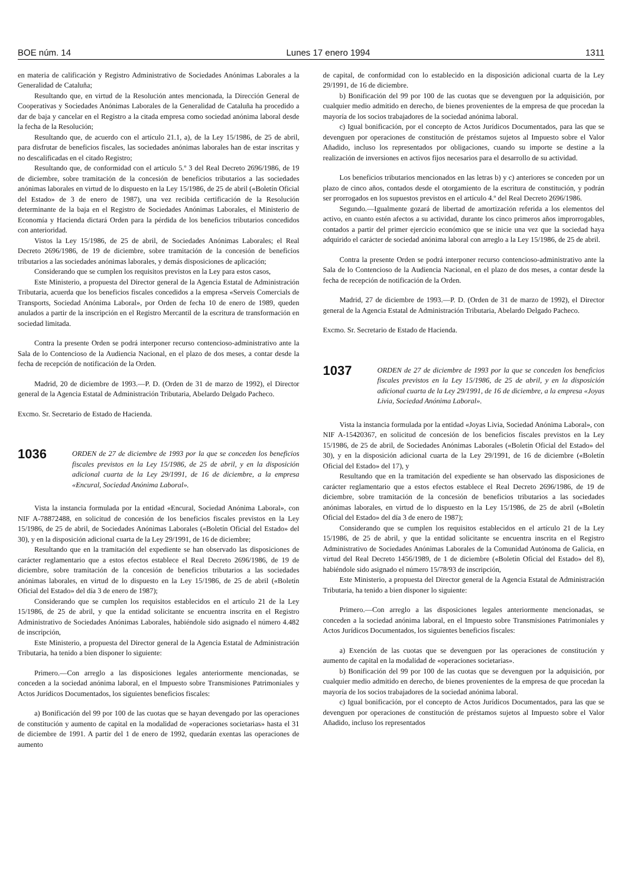BOE núm. 14 Lunes 17 enero 1994 1311
en materia de calificación y Registro Administrativo de Sociedades Anónimas Laborales a la Generalidad de Cataluña;
Resultando que, en virtud de la Resolución antes mencionada, la Dirección General de Cooperativas y Sociedades Anónimas Laborales de la Generalidad de Cataluña ha procedido a dar de baja y cancelar en el Registro a la citada empresa como sociedad anónima laboral desde la fecha de la Resolución;
Resultando que, de acuerdo con el artículo 21.1, a), de la Ley 15/1986, de 25 de abril, para disfrutar de beneficios fiscales, las sociedades anónimas laborales han de estar inscritas y no descalificadas en el citado Registro;
Resultando que, de conformidad con el artículo 5.º 3 del Real Decreto 2696/1986, de 19 de diciembre, sobre tramitación de la concesión de beneficios tributarios a las sociedades anónimas laborales en virtud de lo dispuesto en la Ley 15/1986, de 25 de abril («Boletín Oficial del Estado» de 3 de enero de 1987), una vez recibida certificación de la Resolución determinante de la baja en el Registro de Sociedades Anónimas Laborales, el Ministerio de Economía y Hacienda dictará Orden para la pérdida de los beneficios tributarios concedidos con anterioridad.
Vistos la Ley 15/1986, de 25 de abril, de Sociedades Anónimas Laborales; el Real Decreto 2696/1986, de 19 de diciembre, sobre tramitación de la concesión de beneficios tributarios a las sociedades anónimas laborales, y demás disposiciones de aplicación;
Considerando que se cumplen los requisitos previstos en la Ley para estos casos,
Este Ministerio, a propuesta del Director general de la Agencia Estatal de Administración Tributaria, acuerda que los beneficios fiscales concedidos a la empresa «Serveis Comercials de Transports, Sociedad Anónima Laboral», por Orden de fecha 10 de enero de 1989, queden anulados a partir de la inscripción en el Registro Mercantil de la escritura de transformación en sociedad limitada.
Contra la presente Orden se podrá interponer recurso contencioso-administrativo ante la Sala de lo Contencioso de la Audiencia Nacional, en el plazo de dos meses, a contar desde la fecha de recepción de notificación de la Orden.
Madrid, 20 de diciembre de 1993.—P. D. (Orden de 31 de marzo de 1992), el Director general de la Agencia Estatal de Administración Tributaria, Abelardo Delgado Pacheco.
Excmo. Sr. Secretario de Estado de Hacienda.
1036
ORDEN de 27 de diciembre de 1993 por la que se conceden los beneficios fiscales previstos en la Ley 15/1986, de 25 de abril, y en la disposición adicional cuarta de la Ley 29/1991, de 16 de diciembre, a la empresa «Encural, Sociedad Anónima Laboral».
Vista la instancia formulada por la entidad «Encural, Sociedad Anónima Laboral», con NIF A-78872488, en solicitud de concesión de los beneficios fiscales previstos en la Ley 15/1986, de 25 de abril, de Sociedades Anónimas Laborales («Boletín Oficial del Estado» del 30), y en la disposición adicional cuarta de la Ley 29/1991, de 16 de diciembre;
Resultando que en la tramitación del expediente se han observado las disposiciones de carácter reglamentario que a estos efectos establece el Real Decreto 2696/1986, de 19 de diciembre, sobre tramitación de la concesión de beneficios tributarios a las sociedades anónimas laborales, en virtud de lo dispuesto en la Ley 15/1986, de 25 de abril («Boletín Oficial del Estado» del día 3 de enero de 1987);
Considerando que se cumplen los requisitos establecidos en el artículo 21 de la Ley 15/1986, de 25 de abril, y que la entidad solicitante se encuentra inscrita en el Registro Administrativo de Sociedades Anónimas Laborales, habiéndole sido asignado el número 4.482 de inscripción,
Este Ministerio, a propuesta del Director general de la Agencia Estatal de Administración Tributaria, ha tenido a bien disponer lo siguiente:
Primero.—Con arreglo a las disposiciones legales anteriormente mencionadas, se conceden a la sociedad anónima laboral, en el Impuesto sobre Transmisiones Patrimoniales y Actos Jurídicos Documentados, los siguientes beneficios fiscales:
a) Bonificación del 99 por 100 de las cuotas que se hayan devengado por las operaciones de constitución y aumento de capital en la modalidad de «operaciones societarias» hasta el 31 de diciembre de 1991. A partir del 1 de enero de 1992, quedarán exentas las operaciones de aumento
de capital, de conformidad con lo establecido en la disposición adicional cuarta de la Ley 29/1991, de 16 de diciembre.
b) Bonificación del 99 por 100 de las cuotas que se devenguen por la adquisición, por cualquier medio admitido en derecho, de bienes provenientes de la empresa de que procedan la mayoría de los socios trabajadores de la sociedad anónima laboral.
c) Igual bonificación, por el concepto de Actos Jurídicos Documentados, para las que se devenguen por operaciones de constitución de préstamos sujetos al Impuesto sobre el Valor Añadido, incluso los representados por obligaciones, cuando su importe se destine a la realización de inversiones en activos fijos necesarios para el desarrollo de su actividad.
Los beneficios tributarios mencionados en las letras b) y c) anteriores se conceden por un plazo de cinco años, contados desde el otorgamiento de la escritura de constitución, y podrán ser prorrogados en los supuestos previstos en el artículo 4.º del Real Decreto 2696/1986.
Segundo.—Igualmente gozará de libertad de amortización referida a los elementos del activo, en cuanto estén afectos a su actividad, durante los cinco primeros años improrrogables, contados a partir del primer ejercicio económico que se inicie una vez que la sociedad haya adquirido el carácter de sociedad anónima laboral con arreglo a la Ley 15/1986, de 25 de abril.
Contra la presente Orden se podrá interponer recurso contencioso-administrativo ante la Sala de lo Contencioso de la Audiencia Nacional, en el plazo de dos meses, a contar desde la fecha de recepción de notificación de la Orden.
Madrid, 27 de diciembre de 1993.—P. D. (Orden de 31 de marzo de 1992), el Director general de la Agencia Estatal de Administración Tributaria, Abelardo Delgado Pacheco.
Excmo. Sr. Secretario de Estado de Hacienda.
1037
ORDEN de 27 de diciembre de 1993 por la que se conceden los beneficios fiscales previstos en la Ley 15/1986, de 25 de abril, y en la disposición adicional cuarta de la Ley 29/1991, de 16 de diciembre, a la empresa «Joyas Livia, Sociedad Anónima Laboral».
Vista la instancia formulada por la entidad «Joyas Livia, Sociedad Anónima Laboral», con NIF A-15420367, en solicitud de concesión de los beneficios fiscales previstos en la Ley 15/1986, de 25 de abril, de Sociedades Anónimas Laborales («Boletín Oficial del Estado» del 30), y en la disposición adicional cuarta de la Ley 29/1991, de 16 de diciembre («Boletín Oficial del Estado» del 17), y
Resultando que en la tramitación del expediente se han observado las disposiciones de carácter reglamentario que a estos efectos establece el Real Decreto 2696/1986, de 19 de diciembre, sobre tramitación de la concesión de beneficios tributarios a las sociedades anónimas laborales, en virtud de lo dispuesto en la Ley 15/1986, de 25 de abril («Boletín Oficial del Estado» del día 3 de enero de 1987);
Considerando que se cumplen los requisitos establecidos en el artículo 21 de la Ley 15/1986, de 25 de abril, y que la entidad solicitante se encuentra inscrita en el Registro Administrativo de Sociedades Anónimas Laborales de la Comunidad Autónoma de Galicia, en virtud del Real Decreto 1456/1989, de 1 de diciembre («Boletín Oficial del Estado» del 8), habiéndole sido asignado el número 15/78/93 de inscripción,
Este Ministerio, a propuesta del Director general de la Agencia Estatal de Administración Tributaria, ha tenido a bien disponer lo siguiente:
Primero.—Con arreglo a las disposiciones legales anteriormente mencionadas, se conceden a la sociedad anónima laboral, en el Impuesto sobre Transmisiones Patrimoniales y Actos Jurídicos Documentados, los siguientes beneficios fiscales:
a) Exención de las cuotas que se devenguen por las operaciones de constitución y aumento de capital en la modalidad de «operaciones societarias».
b) Bonificación del 99 por 100 de las cuotas que se devenguen por la adquisición, por cualquier medio admitido en derecho, de bienes provenientes de la empresa de que procedan la mayoría de los socios trabajadores de la sociedad anónima laboral.
c) Igual bonificación, por el concepto de Actos Jurídicos Documentados, para las que se devenguen por operaciones de constitución de préstamos sujetos al Impuesto sobre el Valor Añadido, incluso los representados